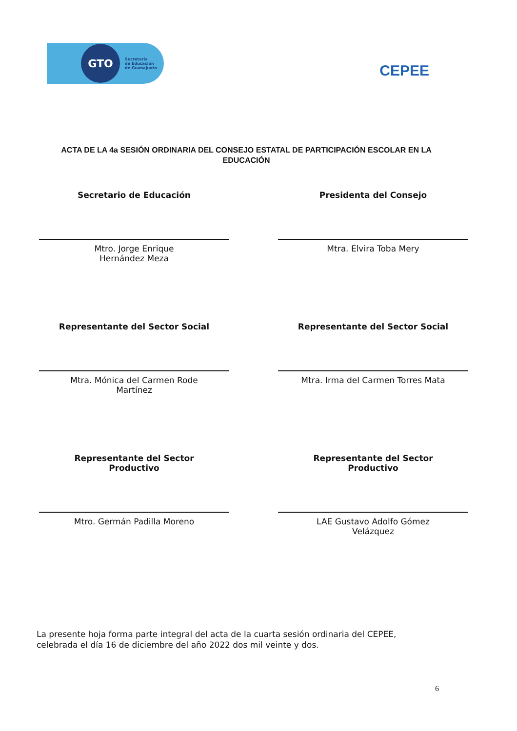GTO
Secretaría
de Educación
de Guanajuato
CEPEE
ACTA DE LA 4a SESIÓN ORDINARIA DEL CONSEJO ESTATAL DE PARTICIPACIÓN ESCOLAR EN LA EDUCACIÓN
Secretario de Educación
Mtro. Jorge Enrique
Hernández Meza
Presidenta del Consejo
Mtra. Elvira Toba Mery
Representante del Sector Social
Mtra. Mónica del Carmen Rode
Martínez
Representante del Sector Social
Mtra. Irma del Carmen Torres Mata
Representante del Sector
Productivo
Mtro. Germán Padilla Moreno
Representante del Sector
Productivo
LAE Gustavo Adolfo Gómez
Velázquez
La presente hoja forma parte integral del acta de la cuarta sesión ordinaria del CEPEE, celebrada el día 16 de diciembre del año 2022 dos mil veinte y dos.
6